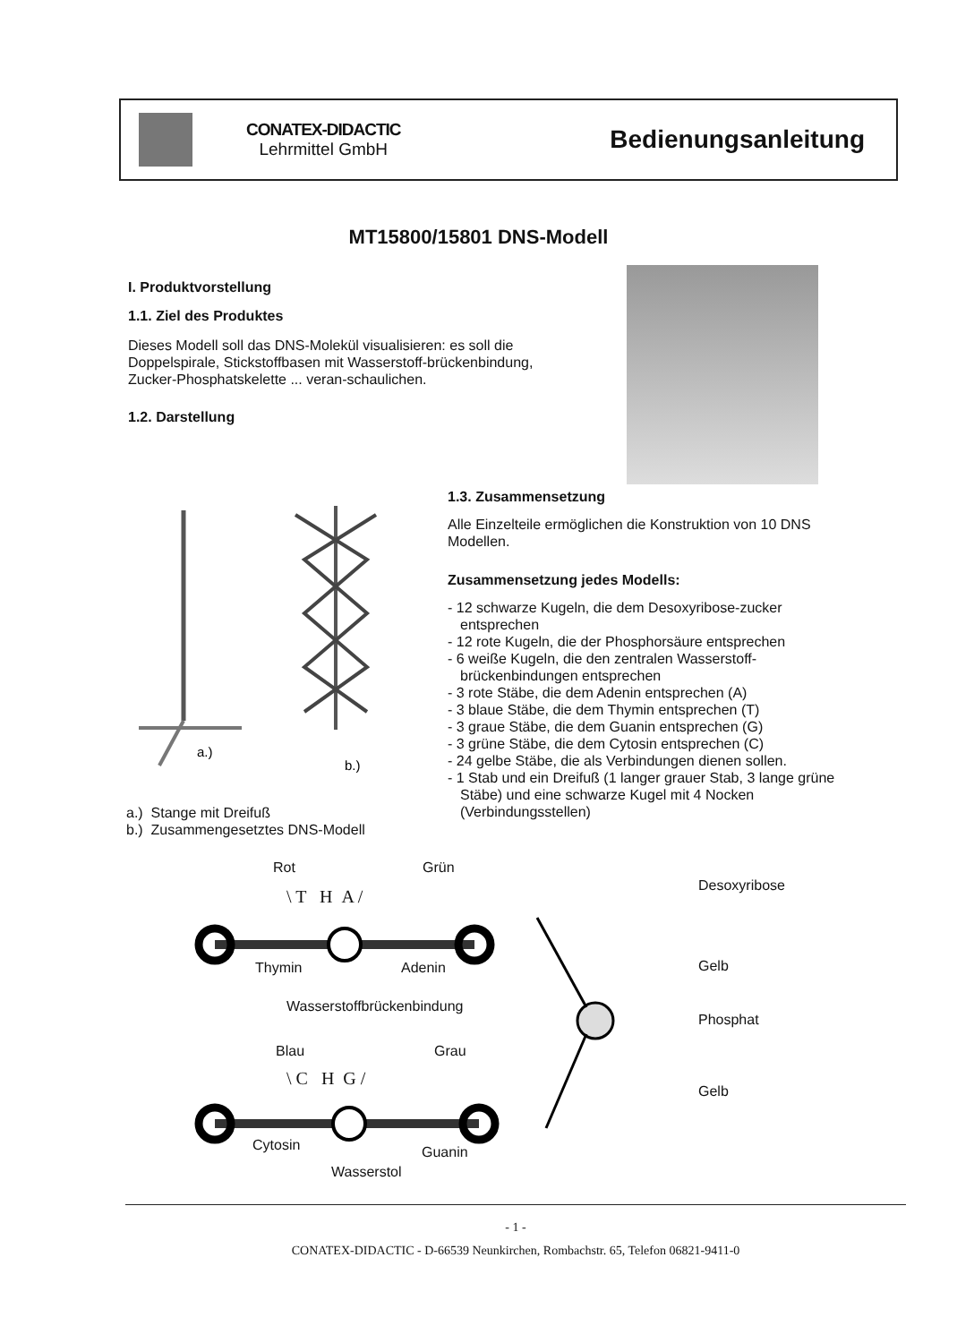CONATEX-DIDACTIC
Lehrmittel GmbH
Bedienungsanleitung
MT15800/15801 DNS-Modell
I. Produktvorstellung
1.1. Ziel des Produktes
Dieses Modell soll das DNS-Molekül visualisieren: es soll die Doppelspirale, Stickstoffbasen mit Wasserstoff-brückenbindung, Zucker-Phosphatskelette ... veran-schaulichen.
1.2. Darstellung
a.)
b.)
a.) Stange mit Dreifuß
b.) Zusammengesetztes DNS-Modell
1.3. Zusammensetzung
Alle Einzelteile ermöglichen die Konstruktion von 10 DNS Modellen.
Zusammensetzung jedes Modells:
- 12 schwarze Kugeln, die dem Desoxyribose-zucker entsprechen
- 12 rote Kugeln, die der Phosphorsäure entsprechen
- 6 weiße Kugeln, die den zentralen Wasserstoff-brückenbindungen entsprechen
- 3 rote Stäbe, die dem Adenin entsprechen (A)
- 3 blaue Stäbe, die dem Thymin entsprechen (T)
- 3 graue Stäbe, die dem Guanin entsprechen (G)
- 3 grüne Stäbe, die dem Cytosin entsprechen (C)
- 24 gelbe Stäbe, die als Verbindungen dienen sollen.
- 1 Stab und ein Dreifuß (1 langer grauer Stab, 3 lange grüne Stäbe) und eine schwarze Kugel mit 4 Nocken (Verbindungsstellen)
Rot Grün
\ T H A /
Thymin Adenin
Wasserstoffbrückenbindung
Blau Grau
\ C H G /
Cytosin Guanin
Wasserstol
Desoxyribose
Gelb
Phosphat
Gelb
- 1 -
CONATEX-DIDACTIC - D-66539 Neunkirchen, Rombachstr. 65, Telefon 06821-9411-0